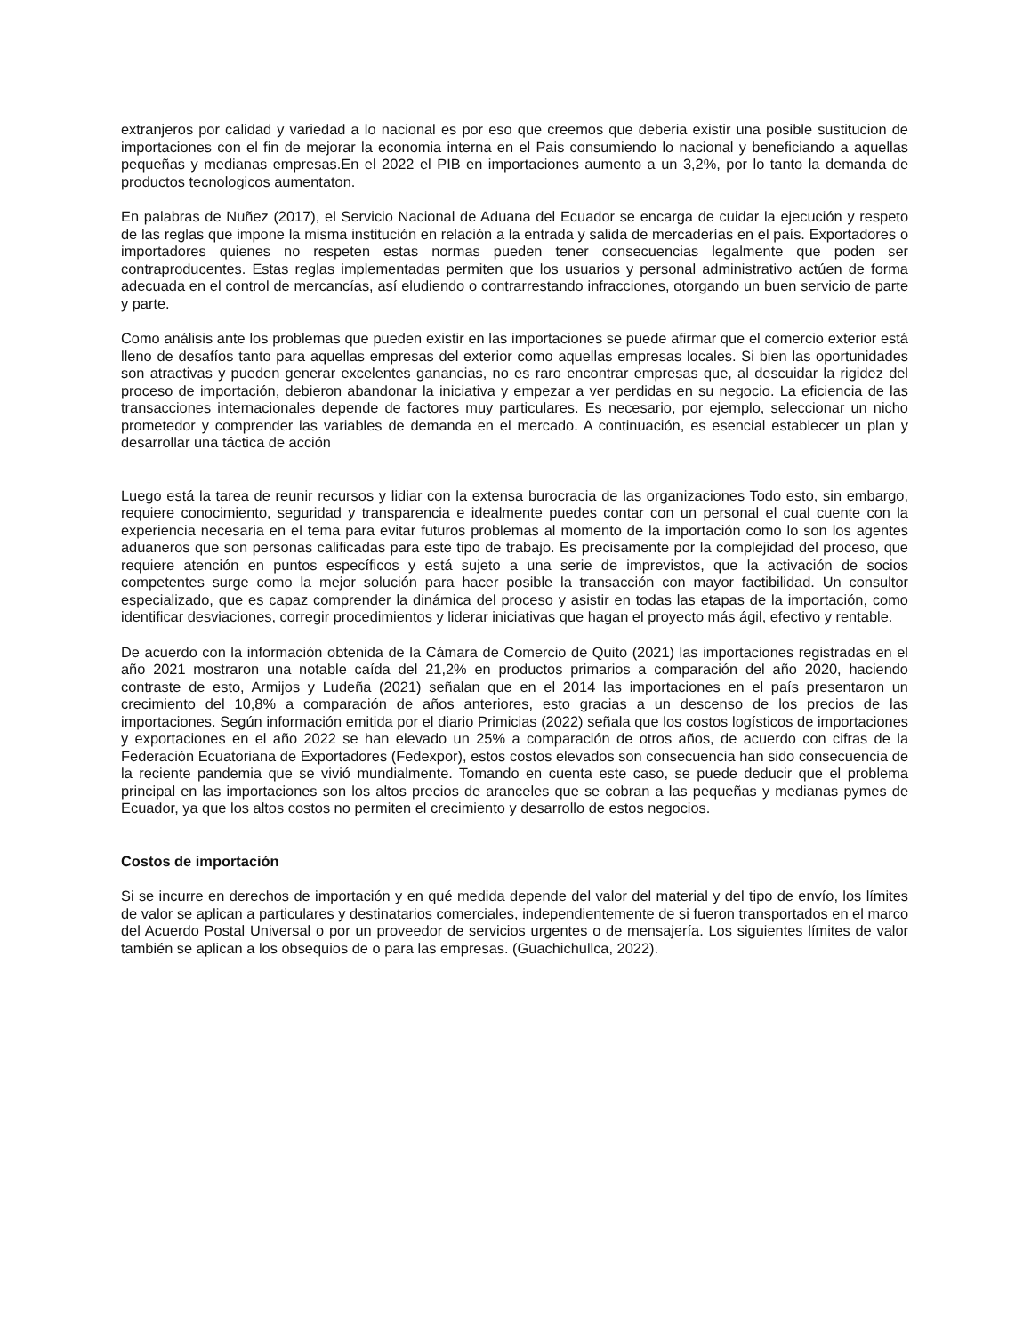extranjeros por calidad y variedad a lo nacional es por eso que creemos que deberia existir una posible sustitucion de importaciones con el fin de mejorar la economia interna en el Pais consumiendo lo nacional y beneficiando a aquellas pequeñas y medianas empresas.En el 2022 el PIB en importaciones aumento a un 3,2%, por lo tanto la demanda de productos tecnologicos aumentaton.
En palabras de Nuñez (2017), el Servicio Nacional de Aduana del Ecuador se encarga de cuidar la ejecución y respeto de las reglas que impone la misma institución en relación a la entrada y salida de mercaderías en el país. Exportadores o importadores quienes no respeten estas normas pueden tener consecuencias legalmente que poden ser contraproducentes. Estas reglas implementadas permiten que los usuarios y personal administrativo actúen de forma adecuada en el control de mercancías, así eludiendo o contrarrestando infracciones, otorgando un buen servicio de parte y parte.
Como análisis ante los problemas que pueden existir en las importaciones se puede afirmar que el comercio exterior está lleno de desafíos tanto para aquellas empresas del exterior como aquellas empresas locales. Si bien las oportunidades son atractivas y pueden generar excelentes ganancias, no es raro encontrar empresas que, al descuidar la rigidez del proceso de importación, debieron abandonar la iniciativa y empezar a ver perdidas en su negocio. La eficiencia de las transacciones internacionales depende de factores muy particulares. Es necesario, por ejemplo, seleccionar un nicho prometedor y comprender las variables de demanda en el mercado. A continuación, es esencial establecer un plan y desarrollar una táctica de acción
Luego está la tarea de reunir recursos y lidiar con la extensa burocracia de las organizaciones Todo esto, sin embargo, requiere conocimiento, seguridad y transparencia e idealmente puedes contar con un personal el cual cuente con la experiencia necesaria en el tema para evitar futuros problemas al momento de la importación como lo son los agentes aduaneros que son personas calificadas para este tipo de trabajo. Es precisamente por la complejidad del proceso, que requiere atención en puntos específicos y está sujeto a una serie de imprevistos, que la activación de socios competentes surge como la mejor solución para hacer posible la transacción con mayor factibilidad. Un consultor especializado, que es capaz comprender la dinámica del proceso y asistir en todas las etapas de la importación, como identificar desviaciones, corregir procedimientos y liderar iniciativas que hagan el proyecto más ágil, efectivo y rentable.
De acuerdo con la información obtenida de la Cámara de Comercio de Quito (2021) las importaciones registradas en el año 2021 mostraron una notable caída del 21,2% en productos primarios a comparación del año 2020, haciendo contraste de esto, Armijos y Ludeña (2021) señalan que en el 2014 las importaciones en el país presentaron un crecimiento del 10,8% a comparación de años anteriores, esto gracias a un descenso de los precios de las importaciones. Según información emitida por el diario Primicias (2022) señala que los costos logísticos de importaciones y exportaciones en el año 2022 se han elevado un 25% a comparación de otros años, de acuerdo con cifras de la Federación Ecuatoriana de Exportadores (Fedexpor), estos costos elevados son consecuencia han sido consecuencia de la reciente pandemia que se vivió mundialmente. Tomando en cuenta este caso, se puede deducir que el problema principal en las importaciones son los altos precios de aranceles que se cobran a las pequeñas y medianas pymes de Ecuador, ya que los altos costos no permiten el crecimiento y desarrollo de estos negocios.
Costos de importación
Si se incurre en derechos de importación y en qué medida depende del valor del material y del tipo de envío, los límites de valor se aplican a particulares y destinatarios comerciales, independientemente de si fueron transportados en el marco del Acuerdo Postal Universal o por un proveedor de servicios urgentes o de mensajería. Los siguientes límites de valor también se aplican a los obsequios de o para las empresas. (Guachichullca, 2022).